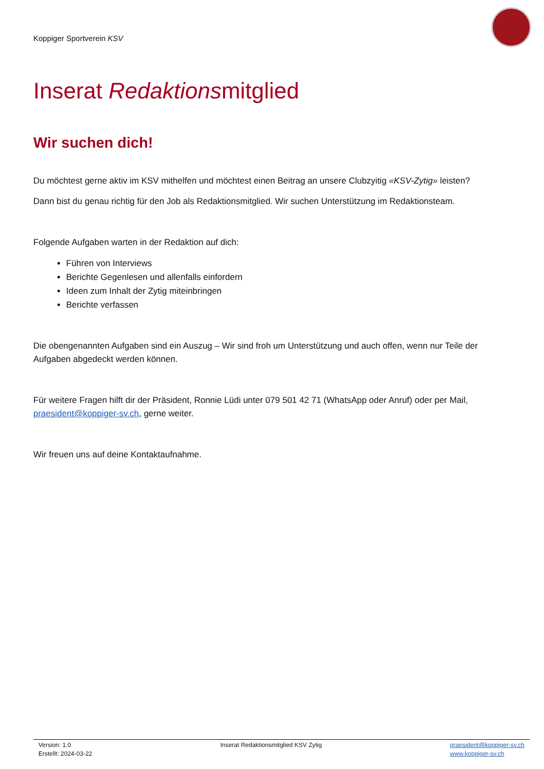Koppiger Sportverein KSV
Inserat Redaktionsmitglied
Wir suchen dich!
Du möchtest gerne aktiv im KSV mithelfen und möchtest einen Beitrag an unsere Clubzyitig «KSV-Zytig» leisten?
Dann bist du genau richtig für den Job als Redaktionsmitglied. Wir suchen Unterstützung im Redaktionsteam.
Folgende Aufgaben warten in der Redaktion auf dich:
Führen von Interviews
Berichte Gegenlesen und allenfalls einfordern
Ideen zum Inhalt der Zytig miteinbringen
Berichte verfassen
Die obengenannten Aufgaben sind ein Auszug – Wir sind froh um Unterstützung und auch offen, wenn nur Teile der Aufgaben abgedeckt werden können.
Für weitere Fragen hilft dir der Präsident, Ronnie Lüdi unter 079 501 42 71 (WhatsApp oder Anruf) oder per Mail, praesident@koppiger-sv.ch, gerne weiter.
Wir freuen uns auf deine Kontaktaufnahme.
Version: 1.0
Erstellt: 2024-03-22
Inserat Redaktionsmitglied KSV Zytig
praesident@koppiger-sv.ch
www.koppiger-sv.ch